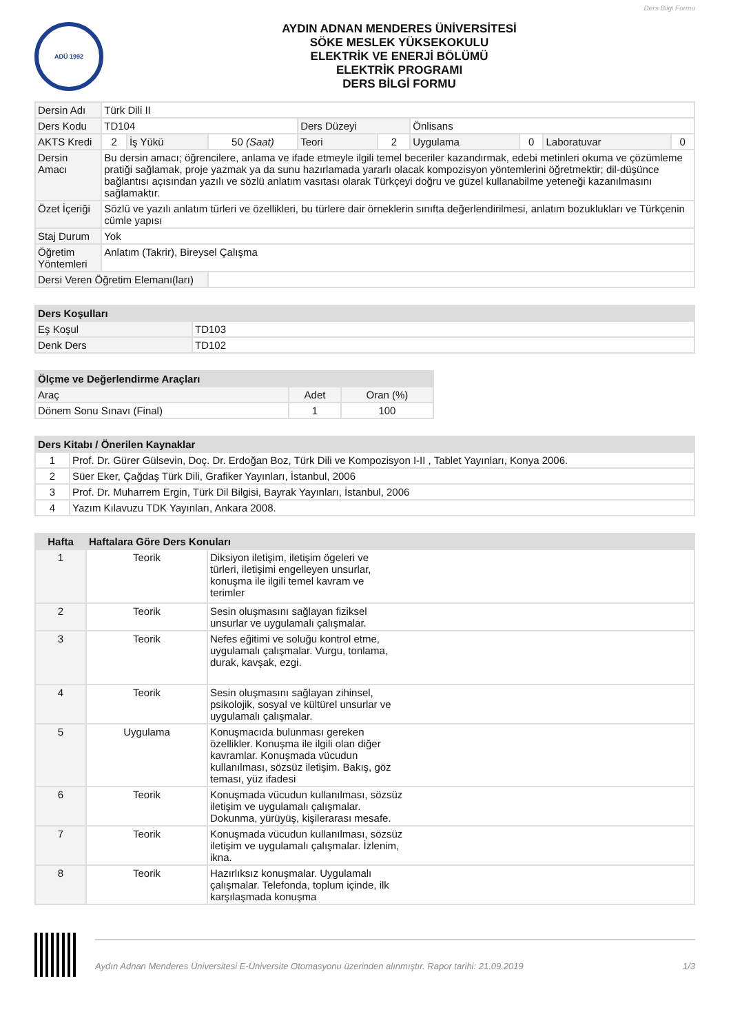Ders Bilgi Formu
ADÜ 1992
AYDIN ADNAN MENDERES ÜNİVERSİTESİ
SÖKE MESLEK YÜKSEKOKULU
ELEKTRİK VE ENERJİ BÖLÜMÜ
ELEKTRİK PROGRAMI
DERS BİLGİ FORMU
| Dersin Adı | Türk Dili II | | | | | | | | |
| Ders Kodu | TD104 | | | Ders Düzeyi | | Önlisans | | | |
| AKTS Kredi | 2 | İş Yükü | 50 (Saat) | Teori | 2 | Uygulama | 0 | Laboratuvar | 0 |
| Dersin Amacı | Bu dersin amacı; öğrencilere, anlama ve ifade etmeyle ilgili temel beceriler kazandırmak, edebi metinleri okuma ve çözümleme pratiği sağlamak, proje yazmak ya da sunu hazırlamada yararlı olacak kompozisyon yöntemlerini öğretmektir; dil-düşünce bağlantısı açısından yazılı ve sözlü anlatım vasıtası olarak Türkçeyi doğru ve güzel kullanabilme yeteneği kazanılmasını sağlamaktır. | | | | | | | | |
| Özet İçeriği | Sözlü ve yazılı anlatım türleri ve özellikleri, bu türlere dair örneklerin sınıfta değerlendirilmesi, anlatım bozuklukları ve Türkçenin cümle yapısı | | | | | | | | |
| Staj Durum | Yok | | | | | | | | |
| Öğretim Yöntemleri | Anlatım (Takrir), Bireysel Çalışma | | | | | | | | |
| Dersi Veren Öğretim Elemanı(ları) | | | | | | | | | |
| Ders Koşulları | |
| --- | --- |
| Eş Koşul | TD103 |
| Denk Ders | TD102 |
| Ölçme ve Değerlendirme Araçları | | |
| --- | --- | --- |
| Araç | Adet | Oran (%) |
| Dönem Sonu Sınavı (Final) | 1 | 100 |
| Ders Kitabı / Önerilen Kaynaklar | |
| --- | --- |
| 1 | Prof. Dr. Gürer Gülsevin, Doç. Dr. Erdoğan Boz, Türk Dili ve Kompozisyon I-II , Tablet Yayınları, Konya 2006. |
| 2 | Süer Eker, Çağdaş Türk Dili, Grafiker Yayınları, İstanbul, 2006 |
| 3 | Prof. Dr. Muharrem Ergin, Türk Dil Bilgisi, Bayrak Yayınları, İstanbul, 2006 |
| 4 | Yazım Kılavuzu TDK Yayınları, Ankara 2008. |
| Hafta | Haftalara Göre Ders Konuları | |
| --- | --- | --- |
| 1 | Teorik | Diksiyon iletişim, iletişim ögeleri ve türleri, iletişimi engelleyen unsurlar, konuşma ile ilgili temel kavram ve terimler |
| 2 | Teorik | Sesin oluşmasını sağlayan fiziksel unsurlar ve uygulamalı çalışmalar. |
| 3 | Teorik | Nefes eğitimi ve soluğu kontrol etme, uygulamalı çalışmalar. Vurgu, tonlama, durak, kavşak, ezgi. |
| 4 | Teorik | Sesin oluşmasını sağlayan zihinsel, psikolojik, sosyal ve kültürel unsurlar ve uygulamalı çalışmalar. |
| 5 | Uygulama | Konuşmacıda bulunması gereken özellikler. Konuşma ile ilgili olan diğer kavramlar. Konuşmada vücudun kullanılması, sözsüz iletişim. Bakış, göz teması, yüz ifadesi |
| 6 | Teorik | Konuşmada vücudun kullanılması, sözsüz iletişim ve uygulamalı çalışmalar. Dokunma, yürüyüş, kişilerarası mesafe. |
| 7 | Teorik | Konuşmada vücudun kullanılması, sözsüz iletişim ve uygulamalı çalışmalar. İzlenim, ikna. |
| 8 | Teorik | Hazırlıksız konuşmalar. Uygulamalı çalışmalar. Telefonda, toplum içinde, ilk karşılaşmada konuşma |
Aydın Adnan Menderes Üniversitesi E-Üniversite Otomasyonu üzerinden alınmıştır. Rapor tarihi: 21.09.2019 1/3